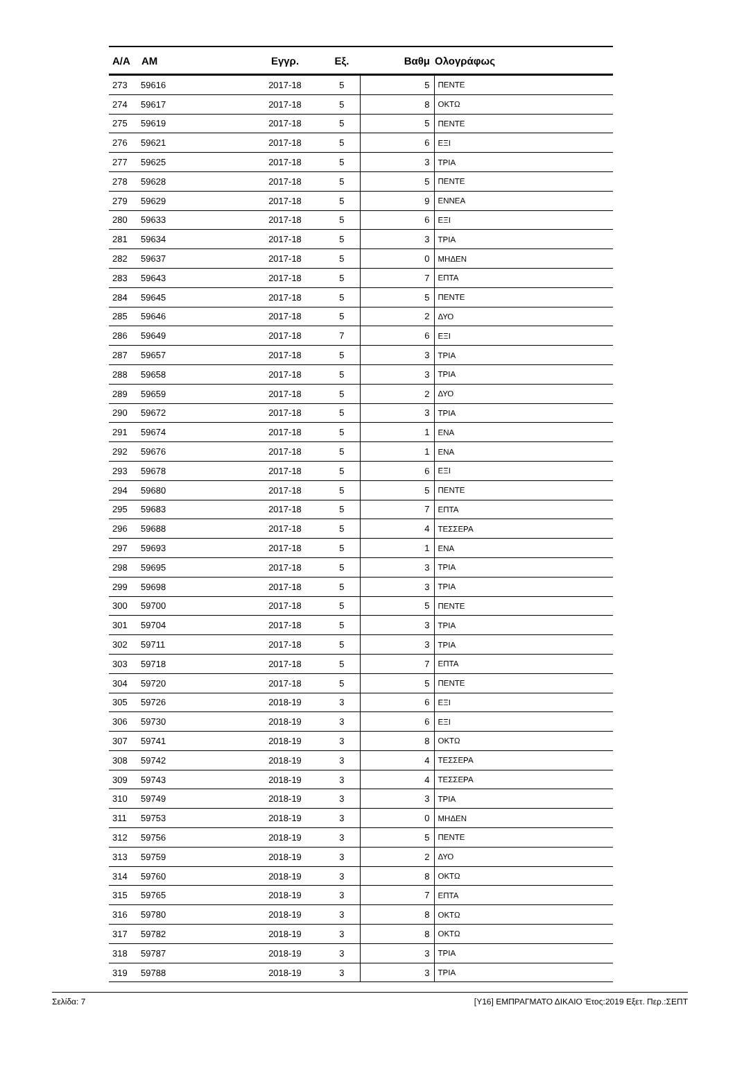| Α/Α | ΑΜ | Εγγρ. | Εξ. | Βαθμ | Ολογράφως |
| --- | --- | --- | --- | --- | --- |
| 273 | 59616 | 2017-18 | 5 | 5 | ΠΕΝΤΕ |
| 274 | 59617 | 2017-18 | 5 | 8 | ΟΚΤΩ |
| 275 | 59619 | 2017-18 | 5 | 5 | ΠΕΝΤΕ |
| 276 | 59621 | 2017-18 | 5 | 6 | ΕΞΙ |
| 277 | 59625 | 2017-18 | 5 | 3 | ΤΡΙΑ |
| 278 | 59628 | 2017-18 | 5 | 5 | ΠΕΝΤΕ |
| 279 | 59629 | 2017-18 | 5 | 9 | ΕΝΝΕΑ |
| 280 | 59633 | 2017-18 | 5 | 6 | ΕΞΙ |
| 281 | 59634 | 2017-18 | 5 | 3 | ΤΡΙΑ |
| 282 | 59637 | 2017-18 | 5 | 0 | ΜΗΔΕΝ |
| 283 | 59643 | 2017-18 | 5 | 7 | ΕΠΤΑ |
| 284 | 59645 | 2017-18 | 5 | 5 | ΠΕΝΤΕ |
| 285 | 59646 | 2017-18 | 5 | 2 | ΔΥΟ |
| 286 | 59649 | 2017-18 | 7 | 6 | ΕΞΙ |
| 287 | 59657 | 2017-18 | 5 | 3 | ΤΡΙΑ |
| 288 | 59658 | 2017-18 | 5 | 3 | ΤΡΙΑ |
| 289 | 59659 | 2017-18 | 5 | 2 | ΔΥΟ |
| 290 | 59672 | 2017-18 | 5 | 3 | ΤΡΙΑ |
| 291 | 59674 | 2017-18 | 5 | 1 | ΕΝΑ |
| 292 | 59676 | 2017-18 | 5 | 1 | ΕΝΑ |
| 293 | 59678 | 2017-18 | 5 | 6 | ΕΞΙ |
| 294 | 59680 | 2017-18 | 5 | 5 | ΠΕΝΤΕ |
| 295 | 59683 | 2017-18 | 5 | 7 | ΕΠΤΑ |
| 296 | 59688 | 2017-18 | 5 | 4 | ΤΕΣΣΕΡΑ |
| 297 | 59693 | 2017-18 | 5 | 1 | ΕΝΑ |
| 298 | 59695 | 2017-18 | 5 | 3 | ΤΡΙΑ |
| 299 | 59698 | 2017-18 | 5 | 3 | ΤΡΙΑ |
| 300 | 59700 | 2017-18 | 5 | 5 | ΠΕΝΤΕ |
| 301 | 59704 | 2017-18 | 5 | 3 | ΤΡΙΑ |
| 302 | 59711 | 2017-18 | 5 | 3 | ΤΡΙΑ |
| 303 | 59718 | 2017-18 | 5 | 7 | ΕΠΤΑ |
| 304 | 59720 | 2017-18 | 5 | 5 | ΠΕΝΤΕ |
| 305 | 59726 | 2018-19 | 3 | 6 | ΕΞΙ |
| 306 | 59730 | 2018-19 | 3 | 6 | ΕΞΙ |
| 307 | 59741 | 2018-19 | 3 | 8 | ΟΚΤΩ |
| 308 | 59742 | 2018-19 | 3 | 4 | ΤΕΣΣΕΡΑ |
| 309 | 59743 | 2018-19 | 3 | 4 | ΤΕΣΣΕΡΑ |
| 310 | 59749 | 2018-19 | 3 | 3 | ΤΡΙΑ |
| 311 | 59753 | 2018-19 | 3 | 0 | ΜΗΔΕΝ |
| 312 | 59756 | 2018-19 | 3 | 5 | ΠΕΝΤΕ |
| 313 | 59759 | 2018-19 | 3 | 2 | ΔΥΟ |
| 314 | 59760 | 2018-19 | 3 | 8 | ΟΚΤΩ |
| 315 | 59765 | 2018-19 | 3 | 7 | ΕΠΤΑ |
| 316 | 59780 | 2018-19 | 3 | 8 | ΟΚΤΩ |
| 317 | 59782 | 2018-19 | 3 | 8 | ΟΚΤΩ |
| 318 | 59787 | 2018-19 | 3 | 3 | ΤΡΙΑ |
| 319 | 59788 | 2018-19 | 3 | 3 | ΤΡΙΑ |
Σελίδα: 7 [Υ16] ΕΜΠΡΑΓΜΑΤΟ ΔΙΚΑΙΟ Έτος:2019 Εξετ. Περ.:ΣΕΠΤ